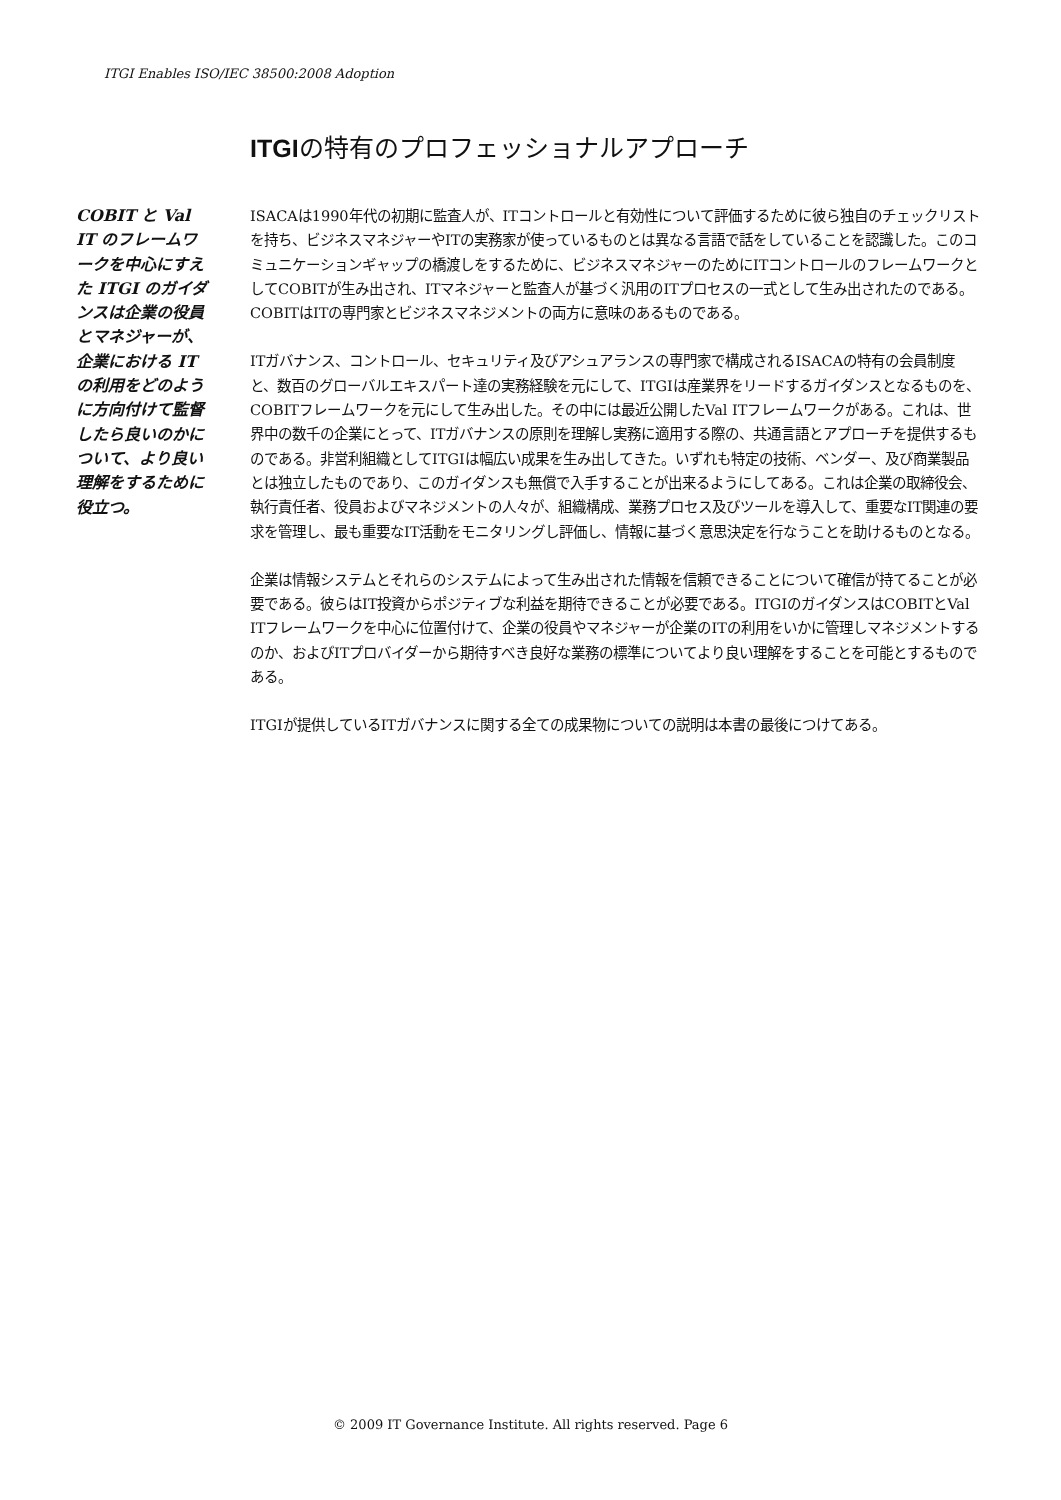ITGI Enables ISO/IEC 38500:2008 Adoption
ITGIの特有のプロフェッショナルアプローチ
COBIT と Val IT のフレームワークを中心にすえた ITGI のガイダンスは企業の役員とマネジャーが、企業における IT の利用をどのように方向付けて監督したら良いのかについて、より良い理解をするために役立つ。
ISACAは1990年代の初期に監査人が、ITコントロールと有効性について評価するために彼ら独自のチェックリストを持ち、ビジネスマネジャーやITの実務家が使っているものとは異なる言語で話をしていることを認識した。このコミュニケーションギャップの橋渡しをするために、ビジネスマネジャーのためにITコントロールのフレームワークとしてCOBITが生み出され、ITマネジャーと監査人が基づく汎用のITプロセスの一式として生み出されたのである。COBITはITの専門家とビジネスマネジメントの両方に意味のあるものである。
ITガバナンス、コントロール、セキュリティ及びアシュアランスの専門家で構成されるISACAの特有の会員制度と、数百のグローバルエキスパート達の実務経験を元にして、ITGIは産業界をリードするガイダンスとなるものを、COBITフレームワークを元にして生み出した。その中には最近公開したVal ITフレームワークがある。これは、世界中の数千の企業にとって、ITガバナンスの原則を理解し実務に適用する際の、共通言語とアプローチを提供するものである。非営利組織としてITGIは幅広い成果を生み出してきた。いずれも特定の技術、ベンダー、及び商業製品とは独立したものであり、このガイダンスも無償で入手することが出来るようにしてある。これは企業の取締役会、執行責任者、役員およびマネジメントの人々が、組織構成、業務プロセス及びツールを導入して、重要なIT関連の要求を管理し、最も重要なIT活動をモニタリングし評価し、情報に基づく意思決定を行なうことを助けるものとなる。
企業は情報システムとそれらのシステムによって生み出された情報を信頼できることについて確信が持てることが必要である。彼らはIT投資からポジティブな利益を期待できることが必要である。ITGIのガイダンスはCOBITとVal ITフレームワークを中心に位置付けて、企業の役員やマネジャーが企業のITの利用をいかに管理しマネジメントするのか、およびITプロバイダーから期待すべき良好な業務の標準についてより良い理解をすることを可能とするものである。
ITGIが提供しているITガバナンスに関する全ての成果物についての説明は本書の最後につけてある。
© 2009 IT Governance Institute. All rights reserved. Page 6